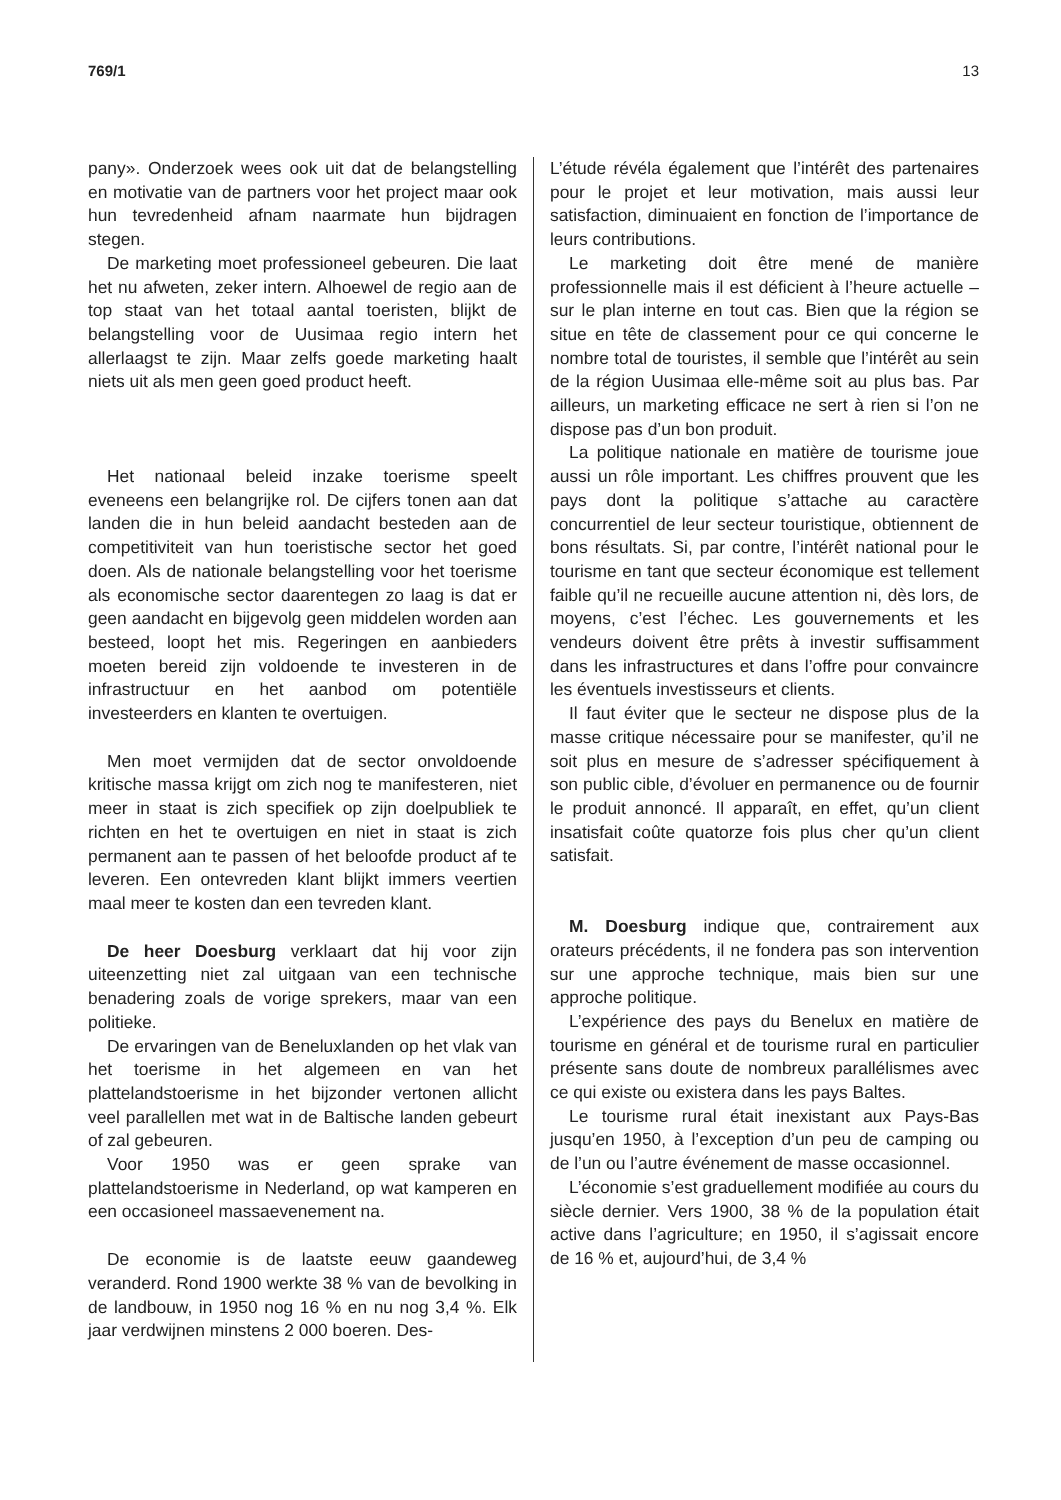769/1 13
pany». Onderzoek wees ook uit dat de belangstelling en motivatie van de partners voor het project maar ook hun tevredenheid afnam naarmate hun bijdragen stegen.
De marketing moet professioneel gebeuren. Die laat het nu afweten, zeker intern. Alhoewel de regio aan de top staat van het totaal aantal toeristen, blijkt de belangstelling voor de Uusimaa regio intern het allerlaagst te zijn. Maar zelfs goede marketing haalt niets uit als men geen goed product heeft.
Het nationaal beleid inzake toerisme speelt eveneens een belangrijke rol. De cijfers tonen aan dat landen die in hun beleid aandacht besteden aan de competitiviteit van hun toeristische sector het goed doen. Als de nationale belangstelling voor het toerisme als economische sector daarentegen zo laag is dat er geen aandacht en bijgevolg geen middelen worden aan besteed, loopt het mis. Regeringen en aanbieders moeten bereid zijn voldoende te investeren in de infrastructuur en het aanbod om potentiële investeerders en klanten te overtuigen.
Men moet vermijden dat de sector onvoldoende kritische massa krijgt om zich nog te manifesteren, niet meer in staat is zich specifiek op zijn doelpubliek te richten en het te overtuigen en niet in staat is zich permanent aan te passen of het beloofde product af te leveren. Een ontevreden klant blijkt immers veertien maal meer te kosten dan een tevreden klant.
De heer Doesburg verklaart dat hij voor zijn uiteenzetting niet zal uitgaan van een technische benadering zoals de vorige sprekers, maar van een politieke.
De ervaringen van de Beneluxlanden op het vlak van het toerisme in het algemeen en van het plattelandstoerisme in het bijzonder vertonen allicht veel parallellen met wat in de Baltische landen gebeurt of zal gebeuren.
Voor 1950 was er geen sprake van plattelandstoerisme in Nederland, op wat kamperen en een occasioneel massaevenement na.
De economie is de laatste eeuw gaandeweg veranderd. Rond 1900 werkte 38 % van de bevolking in de landbouw, in 1950 nog 16 % en nu nog 3,4 %. Elk jaar verdwijnen minstens 2 000 boeren. Des-
L’étude révéla également que l’intérêt des partenaires pour le projet et leur motivation, mais aussi leur satisfaction, diminuaient en fonction de l’importance de leurs contributions.
Le marketing doit être mené de manière professionnelle mais il est déficient à l’heure actuelle – sur le plan interne en tout cas. Bien que la région se situe en tête de classement pour ce qui concerne le nombre total de touristes, il semble que l’intérêt au sein de la région Uusimaa elle-même soit au plus bas. Par ailleurs, un marketing efficace ne sert à rien si l’on ne dispose pas d’un bon produit.
La politique nationale en matière de tourisme joue aussi un rôle important. Les chiffres prouvent que les pays dont la politique s’attache au caractère concurrentiel de leur secteur touristique, obtiennent de bons résultats. Si, par contre, l’intérêt national pour le tourisme en tant que secteur économique est tellement faible qu’il ne recueille aucune attention ni, dès lors, de moyens, c’est l’échec. Les gouvernements et les vendeurs doivent être prêts à investir suffisamment dans les infrastructures et dans l’offre pour convaincre les éventuels investisseurs et clients.
Il faut éviter que le secteur ne dispose plus de la masse critique nécessaire pour se manifester, qu’il ne soit plus en mesure de s’adresser spécifiquement à son public cible, d’évoluer en permanence ou de fournir le produit annoncé. Il apparaît, en effet, qu’un client insatisfait coûte quatorze fois plus cher qu’un client satisfait.
M. Doesburg indique que, contrairement aux orateurs précédents, il ne fondera pas son intervention sur une approche technique, mais bien sur une approche politique.
L’expérience des pays du Benelux en matière de tourisme en général et de tourisme rural en particulier présente sans doute de nombreux parallélismes avec ce qui existe ou existera dans les pays Baltes.
Le tourisme rural était inexistant aux Pays-Bas jusqu’en 1950, à l’exception d’un peu de camping ou de l’un ou l’autre événement de masse occasionnel.
L’économie s’est graduellement modifiée au cours du siècle dernier. Vers 1900, 38 % de la population était active dans l’agriculture; en 1950, il s’agissait encore de 16 % et, aujourd’hui, de 3,4 %